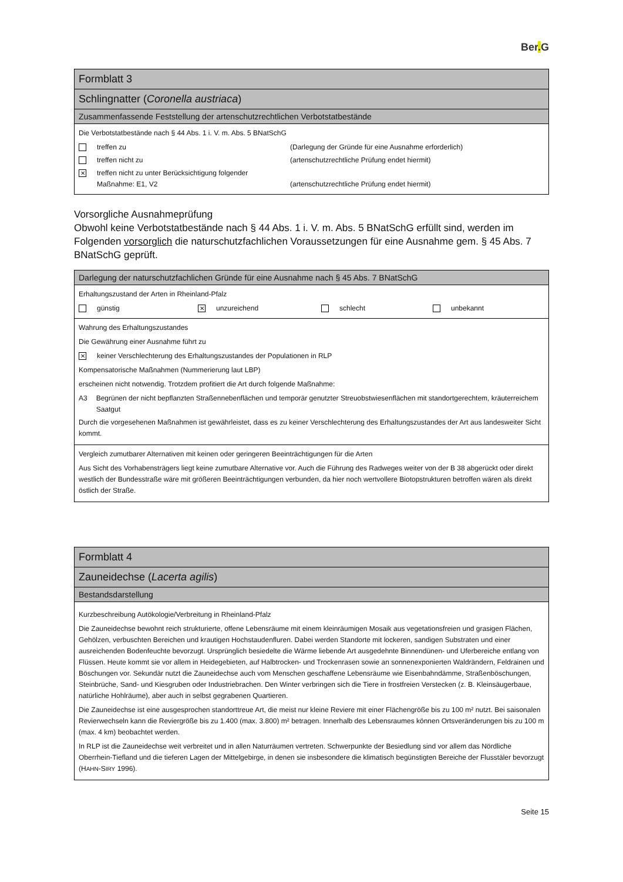Ber. G
| Formblatt 3 |
| Schlingnatter ( Coronella austriaca ) |
| Zusammenfassende Feststellung der artenschutzrechtlichen Verbotstatbestände |
| Die Verbotstatbestände nach § 44 Abs. 1 i. V. m. Abs. 5 BNatSchG treffen zu (Darlegung der Gründe für eine Ausnahme erforderlich) treffen nicht zu (artenschutzrechtliche Prüfung endet hiermit) ✕ treffen nicht zu unter Berücksichtigung folgender Maßnahme: E1, V2 (artenschutzrechtliche Prüfung endet hiermit) |
Vorsorgliche Ausnahmeprüfung
Obwohl keine Verbotstatbestände nach § 44 Abs. 1 i. V. m. Abs. 5 BNatSchG erfüllt sind, werden im Folgenden vorsorglich die naturschutzfachlichen Voraussetzungen für eine Ausnahme gem. § 45 Abs. 7 BNatSchG geprüft.
| Darlegung der naturschutzfachlichen Gründe für eine Ausnahme nach § 45 Abs. 7 BNatSchG |
| Erhaltungszustand der Arten in Rheinland-Pfalz günstig ✕ unzureichend schlecht unbekannt |
| Wahrung des Erhaltungszustandes Die Gewährung einer Ausnahme führt zu ✕ keiner Verschlechterung des Erhaltungszustandes der Populationen in RLP Kompensatorische Maßnahmen (Nummerierung laut LBP) erscheinen nicht notwendig. Trotzdem profitiert die Art durch folgende Maßnahme: A3 Begrünen der nicht bepflanzten Straßennebenflächen und temporär genutzter Streuobstwiesenflächen mit standortgerechtem, kräuterreichem Saatgut Durch die vorgesehenen Maßnahmen ist gewährleistet, dass es zu keiner Verschlechterung des Erhaltungszustandes der Art aus landesweiter Sicht kommt. |
| Vergleich zumutbarer Alternativen mit keinen oder geringeren Beeinträchtigungen für die Arten Aus Sicht des Vorhabensträgers liegt keine zumutbare Alternative vor. Auch die Führung des Radweges weiter von der B 38 abgerückt oder direkt westlich der Bundesstraße wäre mit größeren Beeinträchtigungen verbunden, da hier noch wertvollere Biotopstrukturen betroffen wären als direkt östlich der Straße. |
| Formblatt 4 |
| Zauneidechse ( Lacerta agilis ) |
| Bestandsdarstellung |
| Kurzbeschreibung Autökologie/Verbreitung in Rheinland-Pfalz Die Zauneidechse bewohnt reich strukturierte, offene Lebensräume mit einem kleinräumigen Mosaik aus vegetationsfreien und grasigen Flächen, Gehölzen, verbuschten Bereichen und krautigen Hochstaudenfluren. Dabei werden Standorte mit lockeren, sandigen Substraten und einer ausreichenden Bodenfeuchte bevorzugt. Ursprünglich besiedelte die Wärme liebende Art ausgedehnte Binnendünen- und Uferbereiche entlang von Flüssen. Heute kommt sie vor allem in Heidegebieten, auf Halbtrocken- und Trockenrasen sowie an sonnenexponierten Waldrändern, Feldrainen und Böschungen vor. Sekundär nutzt die Zauneidechse auch vom Menschen geschaffene Lebensräume wie Eisenbahndämme, Straßenböschungen, Steinbrüche, Sand- und Kiesgruben oder Industriebrachen. Den Winter verbringen sich die Tiere in frostfreien Verstecken (z. B. Kleinsäugerbaue, natürliche Hohlräume), aber auch in selbst gegrabenen Quartieren. Die Zauneidechse ist eine ausgesprochen standorttreue Art, die meist nur kleine Reviere mit einer Flächengröße bis zu 100 m² nutzt. Bei saisonalen Revierwechseln kann die Reviergröße bis zu 1.400 (max. 3.800) m² betragen. Innerhalb des Lebensraumes können Ortsveränderungen bis zu 100 m (max. 4 km) beobachtet werden. In RLP ist die Zauneidechse weit verbreitet und in allen Naturräumen vertreten. Schwerpunkte der Besiedlung sind vor allem das Nördliche Oberrhein-Tiefland und die tieferen Lagen der Mittelgebirge, in denen sie insbesondere die klimatisch begünstigten Bereiche der Flusstäler bevorzugt (H AHN -S IRY 1996). |
Seite 15